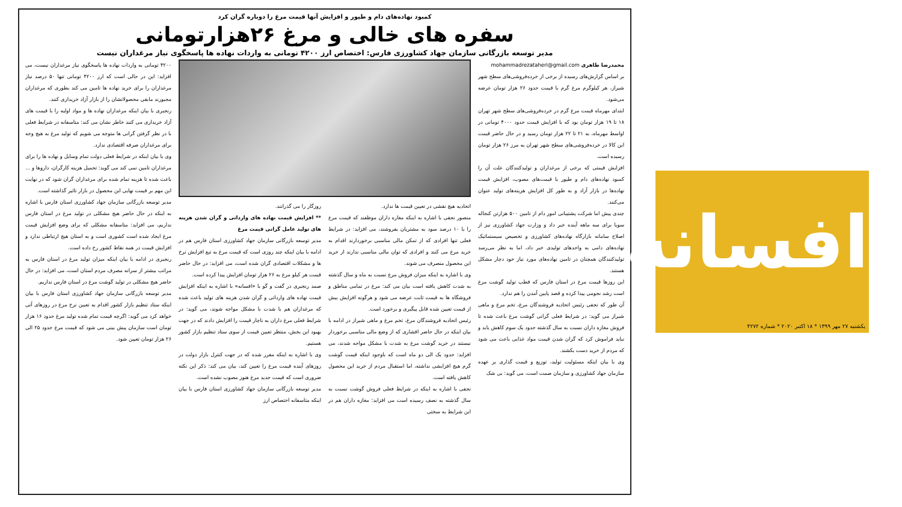کمبود نهاده‌های دام و طیور و افزایش آنها قیمت مرغ را دوباره گران کرد
سفره های خالی و مرغ ۲۶هزارتومانی
مدیر توسعه بازرگانی سازمان جهاد کشاورزی فارس: اختصاص ارز ۴۲۰۰ تومانی به واردات نهاده ها پاسخگوی نیاز مرغداران نیست
محمدرضا طاهری mohammadrezataheri@gmail.com
بر اساس گزارش‌های رسیده از برخی از خرده‌فروشی‌های سطح شهر شیراز، هر کیلوگرم مرغ گرم با قیمت حدود ۲۶ هزار تومان عرضه می‌شود.
ابتدای مهرماه قیمت مرغ گرم در خرده‌فروشی‌های سطح شهر تهران ۱۸ تا ۱۹ هزار تومان بود که با افزایش قیمت حدود ۴۰۰۰ تومانی در اواسط مهرماه، به ۲۱ تا ۲۲ هزار تومان رسید و در حال حاضر قیمت این کالا در خرده‌فروشی‌های سطح شهر تهران به مرز ۲۶ هزار تومان رسیده است.
افزایش قیمتی که برخی از مرغداران و تولیدکنندگان علت آن را کمبود نهاده‌های دام و طیور با قیمت‌های مصوب، افزایش قیمت نهاده‌ها در بازار آزاد و به طور کل افزایش هزینه‌های تولید عنوان می‌کنند.
چندی پیش اما شرکت پشتیبانی امور دام از تامین ۵۰۰ هزارتن کنجاله سویا برای سه ماهه آینده خبر داد و وزارت جهاد کشاورزی نیز از اصلاح سامانه بازارگاه نهاده‌های کشاورزی و تخصیص سیستماتیک نهاده‌های دامی به واحدهای تولیدی خبر داد، اما به نظر می‌رسد تولیدکنندگان همچنان در تامین نهاده‌های مورد نیاز خود دچار مشکل هستند.
این روزها قیمت مرغ در استان فارس که قطب تولید گوشت مرغ است رشد نجومی پیدا کرده و قصد پایین آمدن را هم ندارد.
آن طور که نجفی رئیس اتحادیه فروشندگان مرغ، تخم مرغ و ماهی شیراز می گوید: در شرایط فعلی گرانی گوشت مرغ باعث شده تا فروش مغازه داران نسبت به سال گذشته حدود یک سوم کاهش یابد و نباید فراموش کرد که گران شدن قیمت مواد غذایی باعث می شود که مردم از خرید دست بکشند.
وی با بیان اینکه مسئولیت تولید، توزیع و قیمت گذاری بر عهده سازمان جهاد کشاورزی و سازمان صمت است، می گوید: بی شک
اتحادیه هیچ نقشی در تعیین قیمت ها ندارد.
منصور نجفی با اشاره به اینکه مغازه داران موظفند که قیمت مرغ را با ۱۰ درصد سود به مشتریان بفروشند، می افزاید: در شرایط فعلی تنها افرادی که از تمکن مالی مناسبی برخوردارند اقدام به خرید مرغ می کنند و افرادی که توان مالی مناسبی ندارند از خرید این محصول منصرف می شوند.
وی با اشاره به اینکه میزان فروش مرغ نسبت به ماه و سال گذشته به شدت کاهش یافته است بیان می کند: مرغ در تمامی مناطق و فروشگاه ها به قیمت ثابت عرضه می شود و هرگونه افزایش بیش از قیمت تعیین شده قابل پیگیری و برخورد است.
رئیس اتحادیه فروشندگان مرغ، تخم مرغ و ماهی شیراز در ادامه با بیان اینکه در حال حاضر اقشاری که از وضع مالی مناسبی برخوردار نیستند در خرید گوشت مرغ به شدت با مشکل مواجه شدند، می افزاید: حدود یک الی دو ماه است که باوجود اینکه قیمت گوشت گرم هیچ افزایشی نداشته، اما استقبال مردم از خرید این محصول کاهش یافته است.
نجفی با اشاره به اینکه در شرایط فعلی فروش گوشت نسبت به سال گذشته به نصف رسیده است می افزاید: مغازه داران هم در این شرایط به سختی
روزگار را می گذرانند.
** افزایش قیمت نهاده های وارداتی و گران شدن هزینه های تولید عامل گرانی قیمت مرغ
مدیر توسعه بازرگانی سازمان جهاد کشاورزی استان فارس هم در ادامه با بیان اینکه چند روزی است که قیمت مرغ به تبع افزایش نرخ ها و مشکلات اقتصادی گران شده است، می افزاید: در حال حاضر قیمت هر کیلو مرغ به ۲۶ هزار تومان افزایش پیدا کرده است.
صمد رنجبری در گفت و گو با «افسانه» با اشاره به اینکه افزایش قیمت نهاده های وارداتی و گران شدن هزینه های تولید باعث شده که مرغداران هم با شدت با مشکل مواجه شوند، می گوید: در شرایط فعلی مرغ داران به ناچار قیمت را افزایش دادند که در جهت بهبود این بخش، منتظر تعیین قیمت از سوی ستاد تنظیم بازار کشور هستیم.
وی با اشاره به اینکه مقرر شده که در جهت کنترل بازار دولت در روزهای آینده قیمت مرغ را تعیین کند، بیان می کند: ذکر این نکته ضروری است که قیمت جدید مرغ هنوز مصوب نشده است.
مدیر توسعه بازرگانی سازمان جهاد کشاورزی استان فارس با بیان اینکه متاسفانه اختصاص ارز
۴۲۰۰ تومانی به واردات نهاده ها پاسخگوی نیاز مرغداران نیست، می افزاید: این در حالی است که ارز ۴۲۰۰ تومانی تنها ۵۰ درصد نیاز مرغداران را برای خرید نهاده ها تامین می کند بطوری که مرغداران مجبورند مابقی محصولاتشان را از بازار آزاد خریداری کنند.
رنجبری با بیان اینکه مرغداران نهاده ها و مواد اولیه را با قیمت های آزاد خریداری می کنند خاطر نشان می کند: متاسفانه در شرایط فعلی با در نظر گرفتن گرانی ها متوجه می شویم که تولید مرغ به هیچ وجه برای مرغداران صرفه اقتصادی ندارد.
وی با بیان اینکه در شرایط فعلی دولت تمام وسایل و نهاده ها را برای مرغداران تامین نمی کند می گوید: تحمیل هزینه کارگران، داروها و ... باعث شده تا هزینه تمام شده برای مرغداران گران شود که در نهایت این مهم بر قیمت نهایی این محصول در بازار تاثیر گذاشته است.
مدیر توسعه بازرگانی سازمان جهاد کشاورزی استان فارس با اشاره به اینکه در حال حاضر هیچ مشکلی در تولید مرغ در استان فارس نداریم، می افزاید: متاسفانه مشکلی که برای وضع افزایش قیمت مرغ ایجاد شده است کشوری است و به استان هیچ ارتباطی ندارد و افزایش قیمت در همه نقاط کشور رخ داده است.
رنجبری در ادامه با بیان اینکه میزان تولید مرغ در استان فارس به مراتب بیشتر از سرانه مصرف مردم استان است، می افزاید: در حال حاضر هیچ مشکلی در تولید گوشت مرغ در استان فارس نداریم.
مدیر توسعه بازرگانی سازمان جهاد کشاورزی استان فارس با بیان اینکه ستاد تنظیم بازار کشور اقدام به تعیین نرخ مرغ در روزهای آتی خواهد کرد می گوید: اگرچه قیمت تمام شده تولید مرغ حدود ۱۶ هزار تومان است سازمان پیش بینی می شود که قیمت مرغ حدود ۲۵ الی ۲۶ هزار تومان تعیین شود.
افسانه
یکشنبه ۲۷ مهر ۱۳۹۹ * ۱۸ اکتبر ۲۰۲۰ * شماره ۴۲۷۲